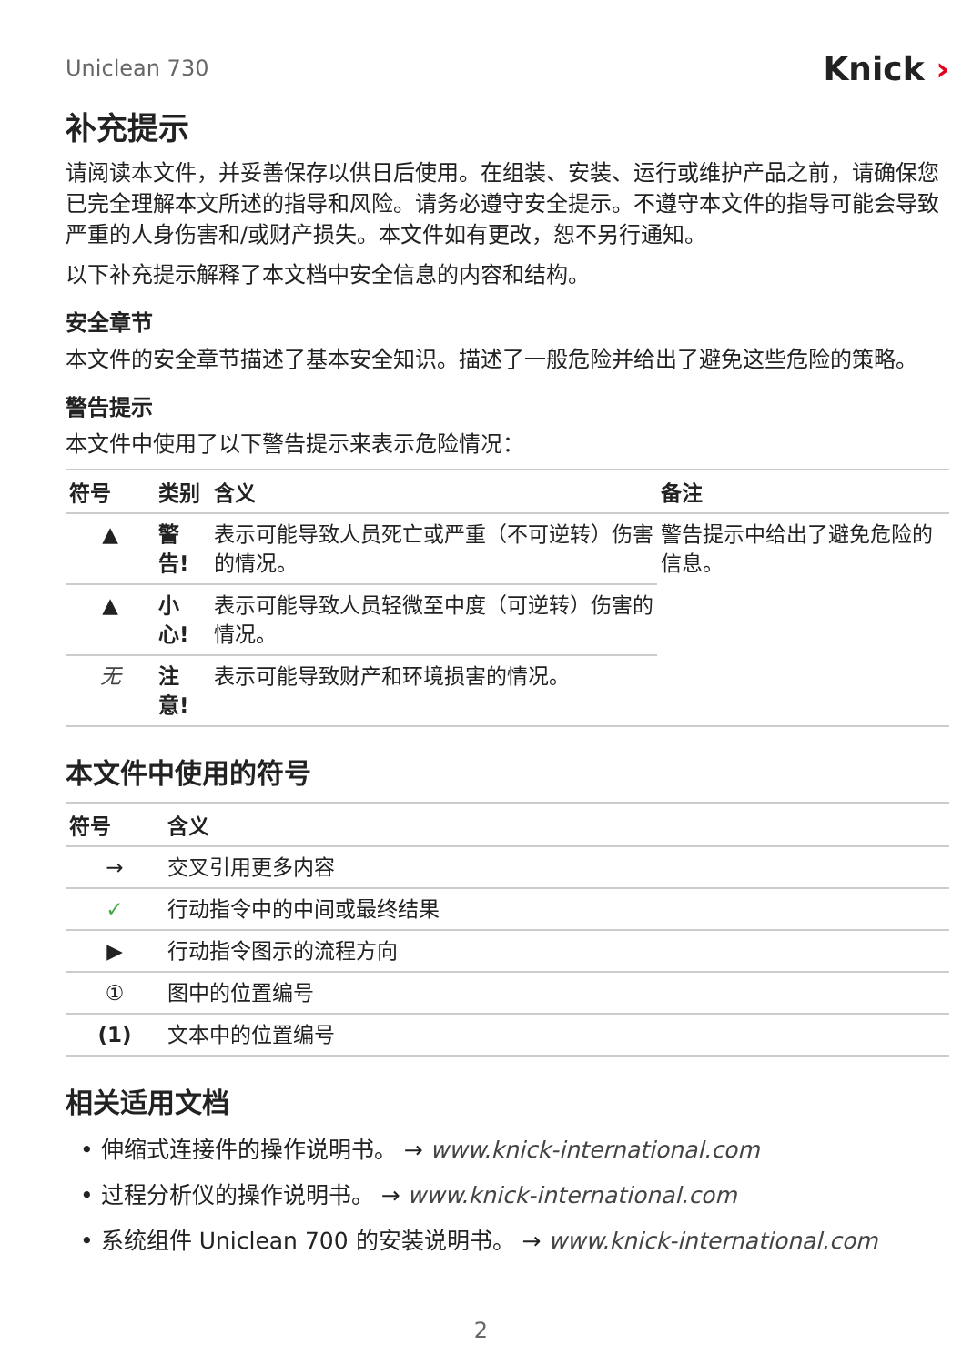Uniclean 730
Knick ›
补充提示
请阅读本文件，并妥善保存以供日后使用。在组装、安装、运行或维护产品之前，请确保您已完全理解本文所述的指导和风险。请务必遵守安全提示。不遵守本文件的指导可能会导致严重的人身伤害和/或财产损失。本文件如有更改，恕不另行通知。
以下补充提示解释了本文档中安全信息的内容和结构。
安全章节
本文件的安全章节描述了基本安全知识。描述了一般危险并给出了避免这些危险的策略。
警告提示
本文件中使用了以下警告提示来表示危险情况：
| 符号 | 类别 | 含义 | 备注 |
| --- | --- | --- | --- |
| ▲ | 警告! | 表示可能导致人员死亡或严重（不可逆转）伤害的情况。 | 警告提示中给出了避免危险的信息。 |
| ▲ | 小心! | 表示可能导致人员轻微至中度（可逆转）伤害的情况。 | |
| 无 | 注意! | 表示可能导致财产和环境损害的情况。 | |
本文件中使用的符号
| 符号 | 含义 |
| --- | --- |
| → | 交叉引用更多内容 |
| ✓ | 行动指令中的中间或最终结果 |
| ▶ | 行动指令图示的流程方向 |
| ① | 图中的位置编号 |
| (1) | 文本中的位置编号 |
相关适用文档
• 伸缩式连接件的操作说明书。 → www.knick-international.com
• 过程分析仪的操作说明书。 → www.knick-international.com
• 系统组件 Uniclean 700 的安装说明书。 → www.knick-international.com
2